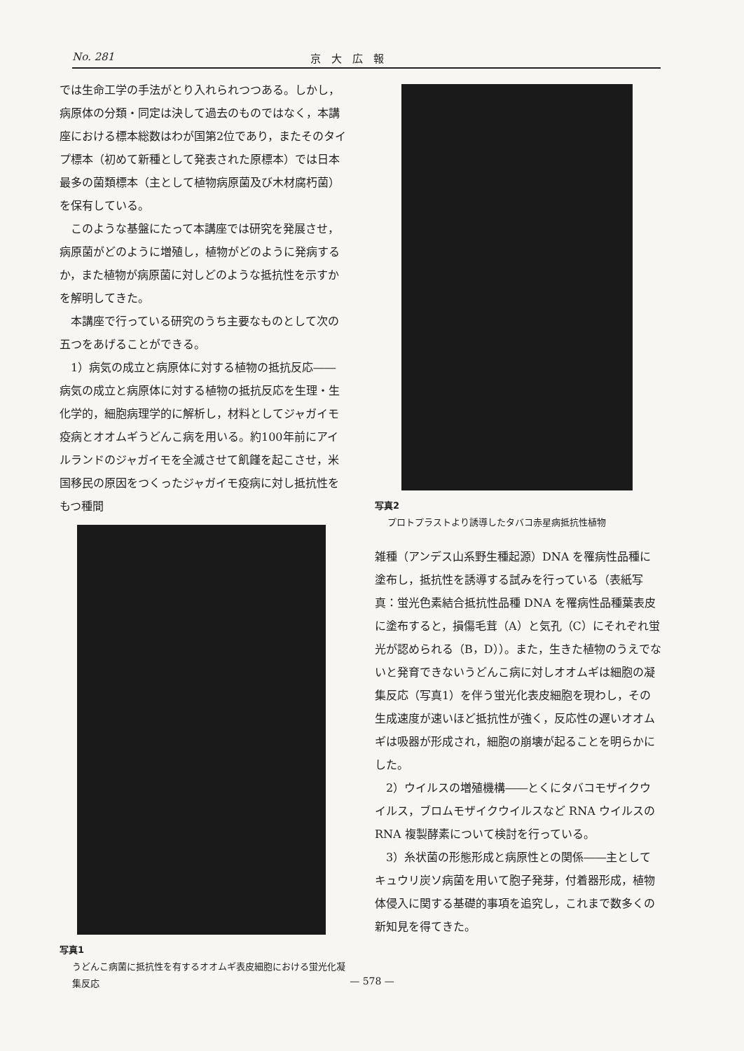No. 281 京　大　広　報
では生命工学の手法がとり入れられつつある。しかし，病原体の分類・同定は決して過去のものではなく，本講座における標本総数はわが国第2位であり，またそのタイプ標本（初めて新種として発表された原標本）では日本最多の菌類標本（主として植物病原菌及び木材腐朽菌）を保有している。
　このような基盤にたって本講座では研究を発展させ，病原菌がどのように増殖し，植物がどのように発病するか，また植物が病原菌に対しどのような抵抗性を示すかを解明してきた。
　本講座で行っている研究のうち主要なものとして次の五つをあげることができる。
　1）病気の成立と病原体に対する植物の抵抗反応――病気の成立と病原体に対する植物の抵抗反応を生理・生化学的，細胞病理学的に解析し，材料としてジャガイモ疫病とオオムギうどんこ病を用いる。約100年前にアイルランドのジャガイモを全滅させて飢饉を起こさせ，米国移民の原因をつくったジャガイモ疫病に対し抵抗性をもつ種間
写真1
うどんこ病菌に抵抗性を有するオオムギ表皮細胞における蛍光化凝集反応
写真2
プロトプラストより誘導したタバコ赤星病抵抗性植物
雑種（アンデス山系野生種起源）DNA を罹病性品種に塗布し，抵抗性を誘導する試みを行っている（表紙写真：蛍光色素結合抵抗性品種 DNA を罹病性品種葉表皮に塗布すると，損傷毛茸（A）と気孔（C）にそれぞれ蛍光が認められる（B，D））。また，生きた植物のうえでないと発育できないうどんこ病に対しオオムギは細胞の凝集反応（写真1）を伴う蛍光化表皮細胞を現わし，その生成速度が速いほど抵抗性が強く，反応性の遅いオオムギは吸器が形成され，細胞の崩壊が起ることを明らかにした。
　2）ウイルスの増殖機構――とくにタバコモザイクウイルス，ブロムモザイクウイルスなど RNA ウイルスの RNA 複製酵素について検討を行っている。
　3）糸状菌の形態形成と病原性との関係――主としてキュウリ炭ソ病菌を用いて胞子発芽，付着器形成，植物体侵入に関する基礎的事項を追究し，これまで数多くの新知見を得てきた。
— 578 —